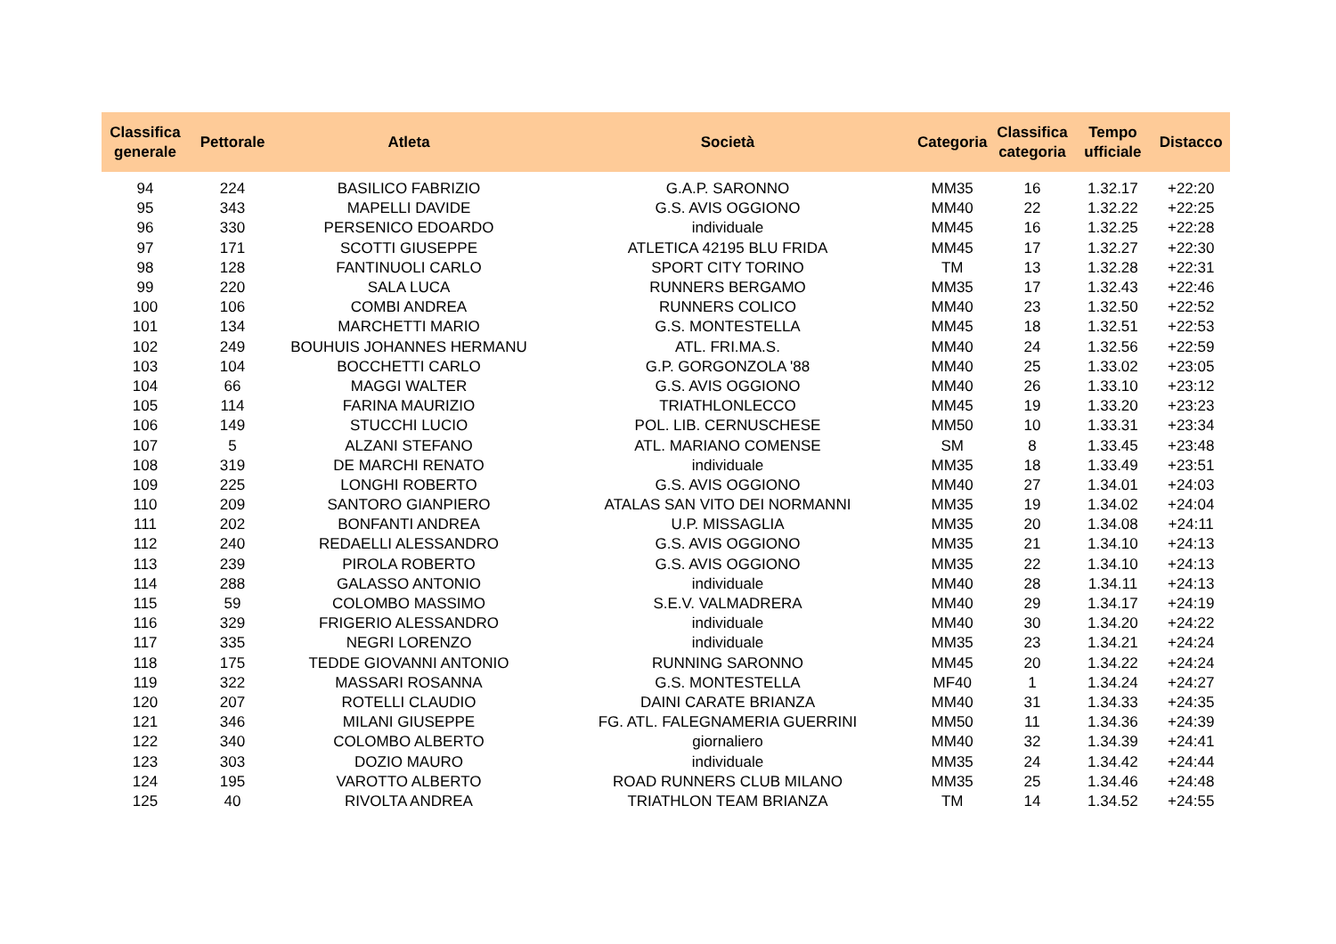| Classifica generale | Pettorale | Atleta | Società | Categoria | Classifica categoria | Tempo ufficiale | Distacco |
| --- | --- | --- | --- | --- | --- | --- | --- |
| 94 | 224 | BASILICO FABRIZIO | G.A.P. SARONNO | MM35 | 16 | 1.32.17 | +22:20 |
| 95 | 343 | MAPELLI DAVIDE | G.S. AVIS OGGIONO | MM40 | 22 | 1.32.22 | +22:25 |
| 96 | 330 | PERSENICO EDOARDO | individuale | MM45 | 16 | 1.32.25 | +22:28 |
| 97 | 171 | SCOTTI GIUSEPPE | ATLETICA 42195 BLU FRIDA | MM45 | 17 | 1.32.27 | +22:30 |
| 98 | 128 | FANTINUOLI CARLO | SPORT CITY TORINO | TM | 13 | 1.32.28 | +22:31 |
| 99 | 220 | SALA LUCA | RUNNERS BERGAMO | MM35 | 17 | 1.32.43 | +22:46 |
| 100 | 106 | COMBI ANDREA | RUNNERS COLICO | MM40 | 23 | 1.32.50 | +22:52 |
| 101 | 134 | MARCHETTI MARIO | G.S. MONTESTELLA | MM45 | 18 | 1.32.51 | +22:53 |
| 102 | 249 | BOUHUIS JOHANNES HERMANU | ATL. FRI.MA.S. | MM40 | 24 | 1.32.56 | +22:59 |
| 103 | 104 | BOCCHETTI CARLO | G.P. GORGONZOLA '88 | MM40 | 25 | 1.33.02 | +23:05 |
| 104 | 66 | MAGGI WALTER | G.S. AVIS OGGIONO | MM40 | 26 | 1.33.10 | +23:12 |
| 105 | 114 | FARINA MAURIZIO | TRIATHLONLECCO | MM45 | 19 | 1.33.20 | +23:23 |
| 106 | 149 | STUCCHI LUCIO | POL. LIB. CERNUSCHESE | MM50 | 10 | 1.33.31 | +23:34 |
| 107 | 5 | ALZANI STEFANO | ATL. MARIANO COMENSE | SM | 8 | 1.33.45 | +23:48 |
| 108 | 319 | DE MARCHI RENATO | individuale | MM35 | 18 | 1.33.49 | +23:51 |
| 109 | 225 | LONGHI ROBERTO | G.S. AVIS OGGIONO | MM40 | 27 | 1.34.01 | +24:03 |
| 110 | 209 | SANTORO GIANPIERO | ATALAS SAN VITO DEI NORMANNI | MM35 | 19 | 1.34.02 | +24:04 |
| 111 | 202 | BONFANTI ANDREA | U.P. MISSAGLIA | MM35 | 20 | 1.34.08 | +24:11 |
| 112 | 240 | REDAELLI ALESSANDRO | G.S. AVIS OGGIONO | MM35 | 21 | 1.34.10 | +24:13 |
| 113 | 239 | PIROLA ROBERTO | G.S. AVIS OGGIONO | MM35 | 22 | 1.34.10 | +24:13 |
| 114 | 288 | GALASSO ANTONIO | individuale | MM40 | 28 | 1.34.11 | +24:13 |
| 115 | 59 | COLOMBO MASSIMO | S.E.V. VALMADRERA | MM40 | 29 | 1.34.17 | +24:19 |
| 116 | 329 | FRIGERIO ALESSANDRO | individuale | MM40 | 30 | 1.34.20 | +24:22 |
| 117 | 335 | NEGRI LORENZO | individuale | MM35 | 23 | 1.34.21 | +24:24 |
| 118 | 175 | TEDDE GIOVANNI ANTONIO | RUNNING SARONNO | MM45 | 20 | 1.34.22 | +24:24 |
| 119 | 322 | MASSARI ROSANNA | G.S. MONTESTELLA | MF40 | 1 | 1.34.24 | +24:27 |
| 120 | 207 | ROTELLI CLAUDIO | DAINI CARATE BRIANZA | MM40 | 31 | 1.34.33 | +24:35 |
| 121 | 346 | MILANI GIUSEPPE | FG. ATL. FALEGNAMERIA GUERRINI | MM50 | 11 | 1.34.36 | +24:39 |
| 122 | 340 | COLOMBO ALBERTO | giornaliero | MM40 | 32 | 1.34.39 | +24:41 |
| 123 | 303 | DOZIO MAURO | individuale | MM35 | 24 | 1.34.42 | +24:44 |
| 124 | 195 | VAROTTO ALBERTO | ROAD RUNNERS CLUB MILANO | MM35 | 25 | 1.34.46 | +24:48 |
| 125 | 40 | RIVOLTA ANDREA | TRIATHLON TEAM BRIANZA | TM | 14 | 1.34.52 | +24:55 |